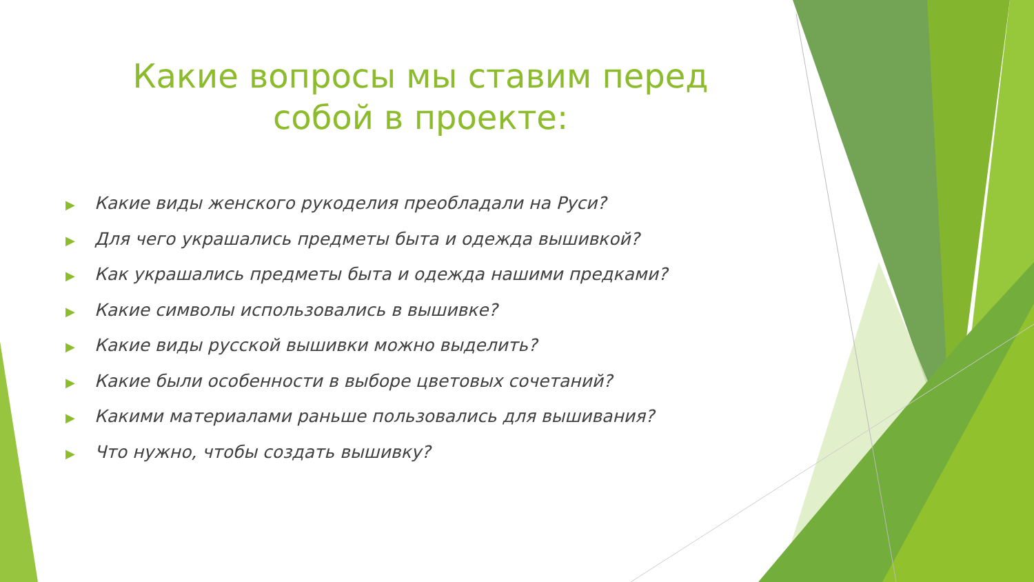Какие вопросы мы ставим перед собой в проекте:
▶ Какие виды женского рукоделия преобладали на Руси?
▶ Для чего украшались предметы быта и одежда вышивкой?
▶ Как украшались предметы быта и одежда нашими предками?
▶ Какие символы использовались в вышивке?
▶ Какие виды русской вышивки можно выделить?
▶ Какие были особенности в выборе цветовых сочетаний?
▶ Какими материалами раньше пользовались для вышивания?
▶ Что нужно, чтобы создать вышивку?